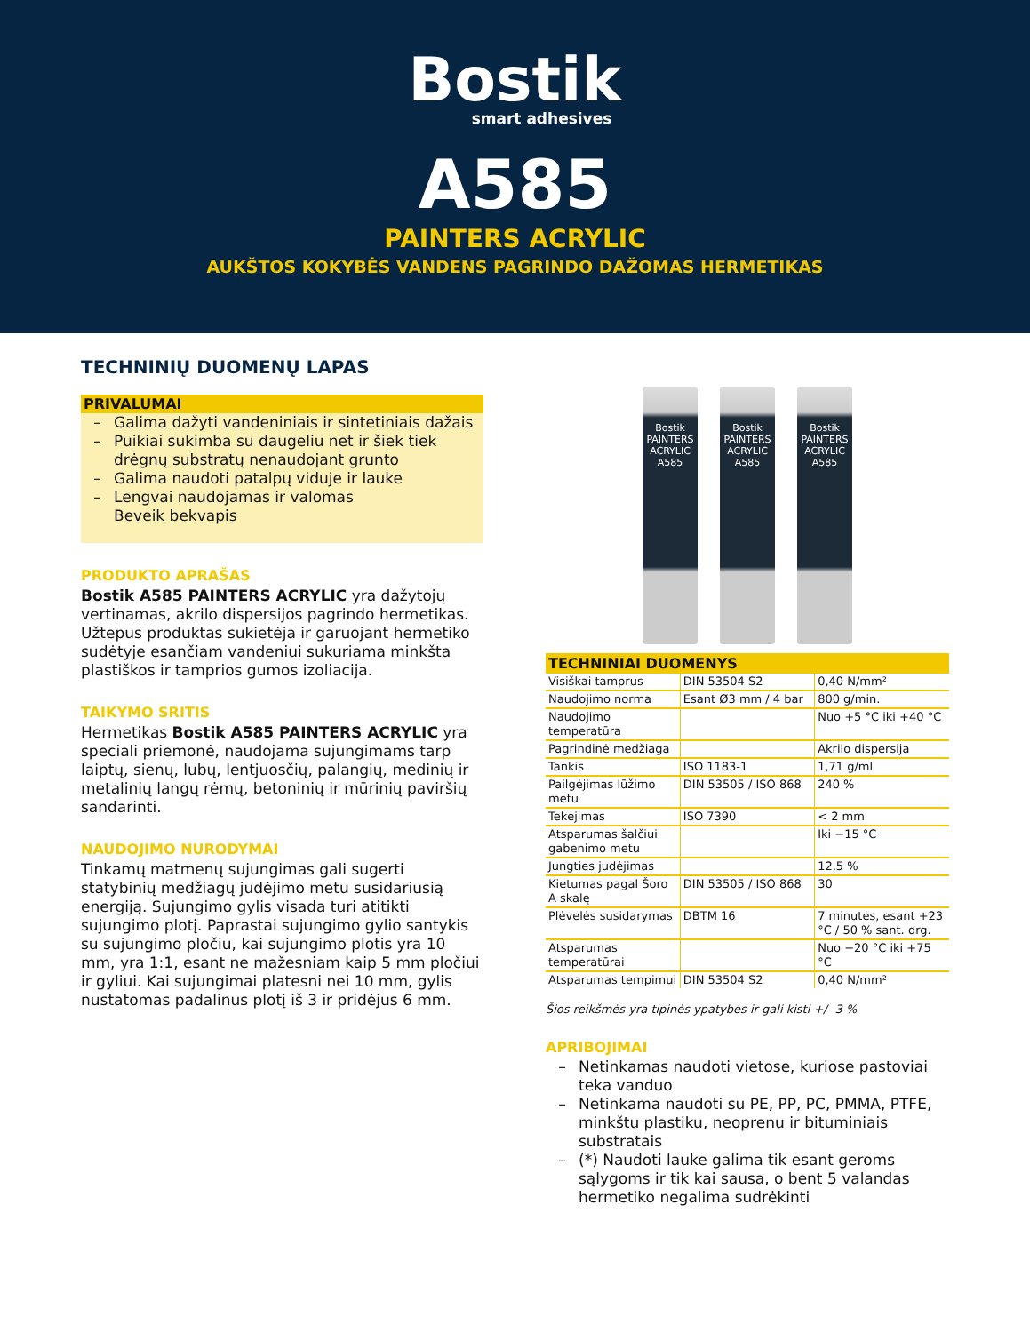Bostik
smart adhesives
A585
PAINTERS ACRYLIC
AUKŠTOS KOKYBĖS VANDENS PAGRINDO DAŽOMAS HERMETIKAS
TECHNINIŲ DUOMENŲ LAPAS
PRIVALUMAI
– Galima dažyti vandeniniais ir sintetiniais dažais
– Puikiai sukimba su daugeliu net ir šiek tiek drėgnų substratų nenaudojant grunto
– Galima naudoti patalpų viduje ir lauke
– Lengvai naudojamas ir valomas
Beveik bekvapis
PRODUKTO APRAŠAS
Bostik A585 PAINTERS ACRYLIC yra dažytojų vertinamas, akrilo dispersijos pagrindo hermetikas. Užtepus produktas sukietėja ir garuojant hermetiko sudėtyje esančiam vandeniui sukuriama minkšta plastiškos ir tamprios gumos izoliacija.
TAIKYMO SRITIS
Hermetikas Bostik A585 PAINTERS ACRYLIC yra speciali priemonė, naudojama sujungimams tarp laiptų, sienų, lubų, lentjuosčių, palangių, medinių ir metalinių langų rėmų, betoninių ir mūrinių paviršių sandarinti.
NAUDOJIMO NURODYMAI
Tinkamų matmenų sujungimas gali sugerti statybinių medžiagų judėjimo metu susidariusią energiją. Sujungimo gylis visada turi atitikti sujungimo plotį. Paprastai sujungimo gylio santykis su sujungimo pločiu, kai sujungimo plotis yra 10 mm, yra 1:1, esant ne mažesniam kaip 5 mm pločiui ir gyliui. Kai sujungimai platesni nei 10 mm, gylis nustatomas padalinus plotį iš 3 ir pridėjus 6 mm.
Bostik
PAINTERS ACRYLIC A585
Bostik
PAINTERS ACRYLIC A585
Bostik
PAINTERS ACRYLIC A585
| TECHNINIAI DUOMENYS | | |
| --- | --- | --- |
| Visiškai tamprus | DIN 53504 S2 | 0,40 N/mm² |
| Naudojimo norma | Esant Ø3 mm / 4 bar | 800 g/min. |
| Naudojimo temperatūra | | Nuo +5 °C iki +40 °C |
| Pagrindinė medžiaga | | Akrilo dispersija |
| Tankis | ISO 1183-1 | 1,71 g/ml |
| Pailgėjimas lūžimo metu | DIN 53505 / ISO 868 | 240 % |
| Tekėjimas | ISO 7390 | < 2 mm |
| Atsparumas šalčiui gabenimo metu | | Iki −15 °C |
| Jungties judėjimas | | 12,5 % |
| Kietumas pagal Šoro A skalę | DIN 53505 / ISO 868 | 30 |
| Plėvelės susidarymas | DBTM 16 | 7 minutės, esant +23 °C / 50 % sant. drg. |
| Atsparumas temperatūrai | | Nuo −20 °C iki +75 °C |
| Atsparumas tempimui | DIN 53504 S2 | 0,40 N/mm² |
Šios reikšmės yra tipinės ypatybės ir gali kisti +/- 3 %
APRIBOJIMAI
– Netinkamas naudoti vietose, kuriose pastoviai teka vanduo
– Netinkama naudoti su PE, PP, PC, PMMA, PTFE, minkštu plastiku, neoprenu ir bituminiais substratais
– (*) Naudoti lauke galima tik esant geroms sąlygoms ir tik kai sausa, o bent 5 valandas hermetiko negalima sudrėkinti